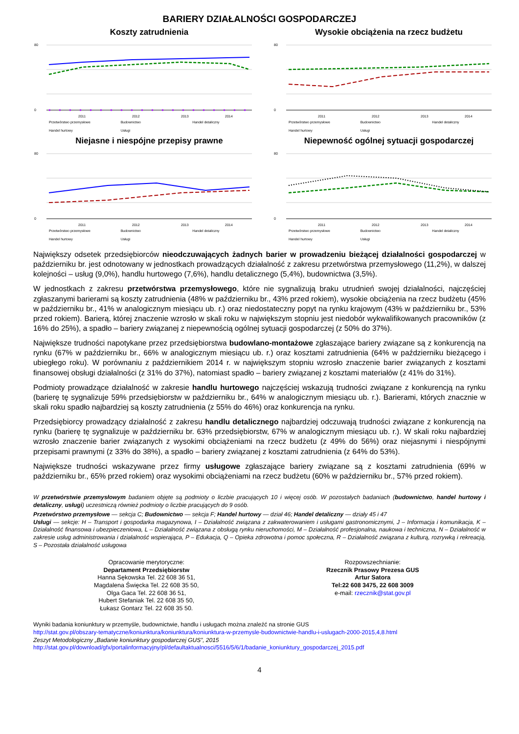BARIERY DZIAŁALNOŚCI GOSPODARCZEJ
Koszty zatrudnienia
80
0
2011
2012
2013
2014
Przetwórstwo przemysłowe Budownictwo Handel detaliczny Handel hurtowy Usługi
Wysokie obciążenia na rzecz budżetu
80
0
2011
2012
2013
2014
Przetwórstwo przemysłowe Budownictwo Handel detaliczny Handel hurtowy Usługi
Niejasne i niespójne przepisy prawne
80
0
2011
2012
2013
2014
Przetwórstwo przemysłowe Budownictwo Handel detaliczny Handel hurtowy Usługi
Niepewność ogólnej sytuacji gospodarczej
80
0
2011
2012
2013
2014
Przetwórstwo przemysłowe Budownictwo Handel detaliczny Handel hurtowy Usługi
Największy odsetek przedsiębiorców nieodczuwających żadnych barier w prowadzeniu bieżącej działalności gospodarczej w październiku br. jest odnotowany w jednostkach prowadzących działalność z zakresu przetwórstwa przemysłowego (11,2%), w dalszej kolejności – usług (9,0%), handlu hurtowego (7,6%), handlu detalicznego (5,4%), budownictwa (3,5%).
W jednostkach z zakresu przetwórstwa przemysłowego, które nie sygnalizują braku utrudnień swojej działalności, najczęściej zgłaszanymi barierami są koszty zatrudnienia (48% w październiku br., 43% przed rokiem), wysokie obciążenia na rzecz budżetu (45% w październiku br., 41% w analogicznym miesiącu ub. r.) oraz niedostateczny popyt na rynku krajowym (43% w październiku br., 53% przed rokiem). Barierą, której znaczenie wzrosło w skali roku w największym stopniu jest niedobór wykwalifikowanych pracowników (z 16% do 25%), a spadło – bariery związanej z niepewnością ogólnej sytuacji gospodarczej (z 50% do 37%).
Największe trudności napotykane przez przedsiębiorstwa budowlano-montażowe zgłaszające bariery związane są z konkurencją na rynku (67% w październiku br., 66% w analogicznym miesiącu ub. r.) oraz kosztami zatrudnienia (64% w październiku bieżącego i ubiegłego roku). W porównaniu z październikiem 2014 r. w największym stopniu wzrosło znaczenie barier związanych z kosztami finansowej obsługi działalności (z 31% do 37%), natomiast spadło – bariery związanej z kosztami materiałów (z 41% do 31%).
Podmioty prowadzące działalność w zakresie handlu hurtowego najczęściej wskazują trudności związane z konkurencją na rynku (barierę tę sygnalizuje 59% przedsiębiorstw w październiku br., 64% w analogicznym miesiącu ub. r.). Barierami, których znacznie w skali roku spadło najbardziej są koszty zatrudnienia (z 55% do 46%) oraz konkurencja na rynku.
Przedsiębiorcy prowadzący działalność z zakresu handlu detalicznego najbardziej odczuwają trudności związane z konkurencją na rynku (barierę tę sygnalizuje w październiku br. 63% przedsiębiorstw, 67% w analogicznym miesiącu ub. r.). W skali roku najbardziej wzrosło znaczenie barier związanych z wysokimi obciążeniami na rzecz budżetu (z 49% do 56%) oraz niejasnymi i niespójnymi przepisami prawnymi (z 33% do 38%), a spadło – bariery związanej z kosztami zatrudnienia (z 64% do 53%).
Największe trudności wskazywane przez firmy usługowe zgłaszające bariery związane są z kosztami zatrudnienia (69% w październiku br., 65% przed rokiem) oraz wysokimi obciążeniami na rzecz budżetu (60% w październiku br., 57% przed rokiem).
W przetwórstwie przemysłowym badaniem objęte są podmioty o liczbie pracujących 10 i więcej osób. W pozostałych badaniach (budownictwo, handel hurtowy i detaliczny, usługi) uczestniczą również podmioty o liczbie pracujących do 9 osób.
Przetwórstwo przemysłowe — sekcja C; Budownictwo — sekcja F; Handel hurtowy — dział 46; Handel detaliczny — działy 45 i 47
Usługi — sekcje: H – Transport i gospodarka magazynowa, I – Działalność związana z zakwaterowaniem i usługami gastronomicznymi, J – Informacja i komunikacja, K – Działalność finansowa i ubezpieczeniowa, L – Działalność związana z obsługą rynku nieruchomości, M – Działalność profesjonalna, naukowa i techniczna, N – Działalność w zakresie usług administrowania i działalność wspierająca, P – Edukacja, Q – Opieka zdrowotna i pomoc społeczna, R – Działalność związana z kulturą, rozrywką i rekreacją, S – Pozostała działalność usługowa
Opracowanie merytoryczne:
Departament Przedsiębiorstw
Hanna Sękowska Tel. 22 608 36 51,
Magdalena Święcka Tel. 22 608 35 50,
Olga Gaca Tel. 22 608 36 51,
Hubert Stefaniak Tel. 22 608 35 50,
Łukasz Gontarz Tel. 22 608 35 50.
Rozpowszechnianie:
Rzecznik Prasowy Prezesa GUS
Artur Satora
Tel:22 608 3475, 22 608 3009
e-mail: rzecznik@stat.gov.pl
Wyniki badania koniunktury w przemyśle, budownictwie, handlu i usługach można znaleźć na stronie GUS
http://stat.gov.pl/obszary-tematyczne/koniunktura/koniunktura/koniunktura-w-przemysle-budownictwie-handlu-i-uslugach-2000-2015,4,8.html
Zeszyt Metodologiczny „Badanie koniunktury gospodarczej GUS”, 2015
http://stat.gov.pl/download/gfx/portalinformacyjny/pl/defaultaktualnosci/5516/5/6/1/badanie_koniunktury_gospodarczej_2015.pdf
4